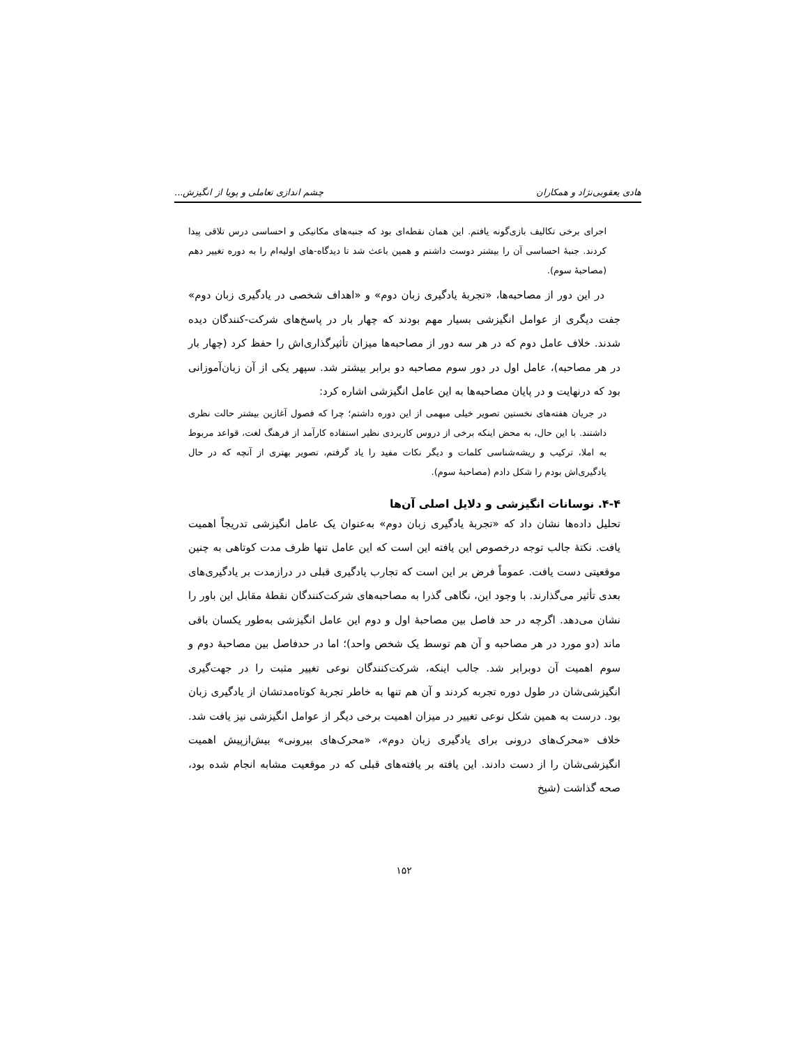هادی یعقوبی‌نژاد و همکاران چشم اندازی تعاملی و پویا از انگیزش...
اجرای برخی تکالیف بازی‌گونه یافتم. این همان نقطه‌ای بود که جنبه‌های مکانیکی و احساسی درس تلاقی پیدا کردند. جنبهٔ احساسی آن را بیشتر دوست داشتم و همین باعث شد تا دیدگاه-های اولیه‌ام را به دوره تغییر دهم (مصاحبهٔ سوم).
در این دور از مصاحبه‌ها، «تجربهٔ یادگیری زبان دوم» و «اهداف شخصی در یادگیری زبان دوم» جفت دیگری از عوامل انگیزشی بسیار مهم بودند که چهار بار در پاسخ‌های شرکت-کنندگان دیده شدند. خلاف عامل دوم که در هر سه دور از مصاحبه‌ها میزان تأثیرگذاری‌اش را حفظ کرد (چهار بار در هر مصاحبه)، عامل اول در دور سوم مصاحبه دو برابر بیشتر شد. سپهر یکی از آن زبان‌آموزانی بود که درنهایت و در پایان مصاحبه‌ها به این عامل انگیزشی اشاره کرد:
در جریان هفته‌های نخستین تصویر خیلی مبهمی از این دوره داشتم؛ چرا که فصول آغازین بیشتر حالت نظری داشتند. با این حال، به محض اینکه برخی از دروس کاربردی نظیر استفاده کارآمد از فرهنگ لغت، قواعد مربوط به املا، ترکیب و ریشه‌شناسی کلمات و دیگر نکات مفید را یاد گرفتم، تصویر بهتری از آنچه که در حال یادگیری‌اش بودم را شکل دادم (مصاحبهٔ سوم).
۴-۴. نوسانات انگیزشی و دلایل اصلی آن‌ها
تحلیل داده‌ها نشان داد که «تجربهٔ یادگیری زبان دوم» به‌عنوان یک عامل انگیزشی تدریجاً اهمیت یافت. نکتهٔ جالب توجه درخصوص این یافته این است که این عامل تنها ظرف مدت کوتاهی به چنین موقعیتی دست یافت. عموماً فرض بر این است که تجارب یادگیری قبلی در درازمدت بر یادگیری‌های بعدی تأثیر می‌گذارند. با وجود این، نگاهی گذرا به مصاحبه‌های شرکت‌کنندگان نقطهٔ مقابل این باور را نشان می‌دهد. اگرچه در حد فاصل بین مصاحبهٔ اول و دوم این عامل انگیزشی به‌طور یکسان باقی ماند (دو مورد در هر مصاحبه و آن هم توسط یک شخص واحد)؛ اما در حدفاصل بین مصاحبهٔ دوم و سوم اهمیت آن دوبرابر شد. جالب اینکه، شرکت‌کنندگان نوعی تغییر مثبت را در جهت‌گیری انگیزشی‌شان در طول دوره تجربه کردند و آن هم تنها به خاطر تجربهٔ کوتاه‌مدتشان از یادگیری زبان بود. درست به همین شکل نوعی تغییر در میزان اهمیت برخی دیگر از عوامل انگیزشی نیز یافت شد. خلاف «محرک‌های درونی برای یادگیری زبان دوم»، «محرک‌های بیرونی» بیش‌ازپیش اهمیت انگیزشی‌شان را از دست دادند. این یافته بر یافته‌های قبلی که در موقعیت مشابه انجام شده بود، صحه گذاشت (شیخ
۱۵۲